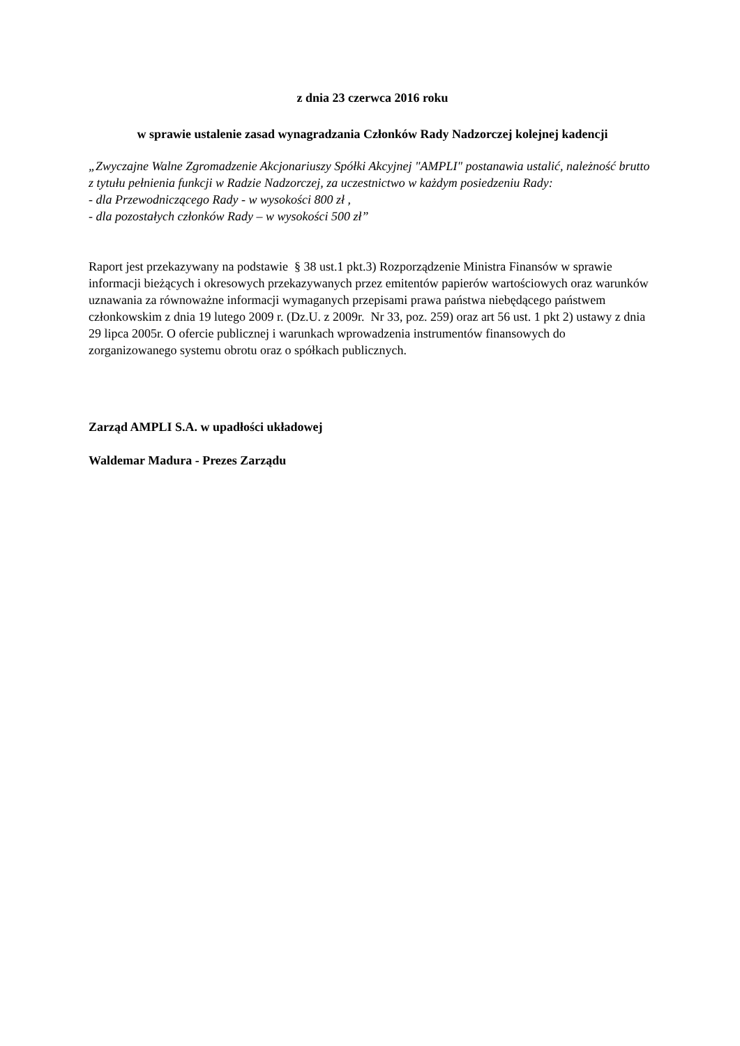z dnia 23 czerwca 2016 roku
w sprawie ustalenie zasad wynagradzania Członków Rady Nadzorczej kolejnej kadencji
„Zwyczajne Walne Zgromadzenie Akcjonariuszy Spółki Akcyjnej "AMPLI" postanawia ustalić, należność brutto z tytułu pełnienia funkcji w Radzie Nadzorczej, za uczestnictwo w każdym posiedzeniu Rady:
- dla Przewodniczącego Rady - w wysokości 800 zł ,
- dla pozostałych członków Rady – w wysokości 500 zł”
Raport jest przekazywany na podstawie § 38 ust.1 pkt.3) Rozporządzenie Ministra Finansów w sprawie informacji bieżących i okresowych przekazywanych przez emitentów papierów wartościowych oraz warunków uznawania za równoważne informacji wymaganych przepisami prawa państwa niebędącego państwem członkowskim z dnia 19 lutego 2009 r. (Dz.U. z 2009r. Nr 33, poz. 259) oraz art 56 ust. 1 pkt 2) ustawy z dnia 29 lipca 2005r. O ofercie publicznej i warunkach wprowadzenia instrumentów finansowych do zorganizowanego systemu obrotu oraz o spółkach publicznych.
Zarząd AMPLI S.A. w upadłości układowej
Waldemar Madura - Prezes Zarządu